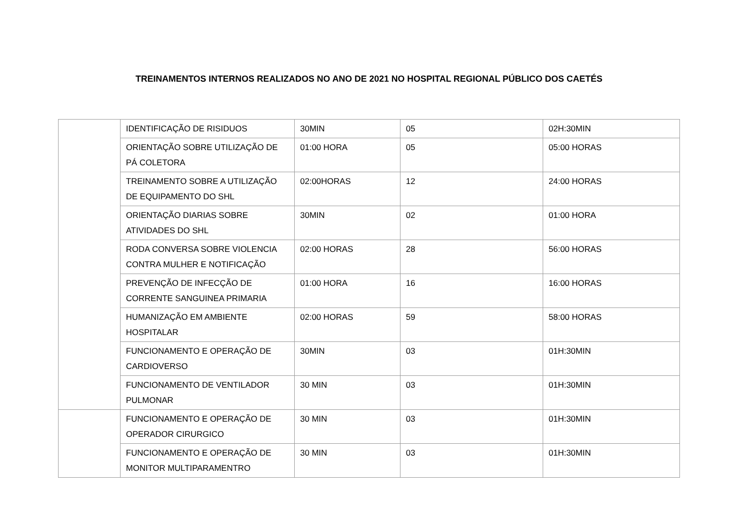TREINAMENTOS INTERNOS REALIZADOS NO ANO DE 2021 NO HOSPITAL REGIONAL PÚBLICO DOS CAETÉS
| | IDENTIFICAÇÃO DE RISIDUOS | 30MIN | 05 | 02H:30MIN |
| | ORIENTAÇÃO SOBRE UTILIZAÇÃO DE PÁ COLETORA | 01:00 HORA | 05 | 05:00 HORAS |
| | TREINAMENTO SOBRE A UTILIZAÇÃO DE EQUIPAMENTO DO SHL | 02:00HORAS | 12 | 24:00 HORAS |
| | ORIENTAÇÃO DIARIAS SOBRE ATIVIDADES DO SHL | 30MIN | 02 | 01:00 HORA |
| | RODA CONVERSA SOBRE VIOLENCIA CONTRA MULHER E NOTIFICAÇÃO | 02:00 HORAS | 28 | 56:00 HORAS |
| | PREVENÇÃO DE INFECÇÃO DE CORRENTE SANGUINEA PRIMARIA | 01:00 HORA | 16 | 16:00 HORAS |
| | HUMANIZAÇÃO EM AMBIENTE HOSPITALAR | 02:00 HORAS | 59 | 58:00 HORAS |
| | FUNCIONAMENTO E OPERAÇÃO DE CARDIOVERSO | 30MIN | 03 | 01H:30MIN |
| | FUNCIONAMENTO DE VENTILADOR PULMONAR | 30 MIN | 03 | 01H:30MIN |
| | FUNCIONAMENTO E OPERAÇÃO DE OPERADOR CIRURGICO | 30 MIN | 03 | 01H:30MIN |
| | FUNCIONAMENTO E OPERAÇÃO DE MONITOR MULTIPARAMENTRO | 30 MIN | 03 | 01H:30MIN |